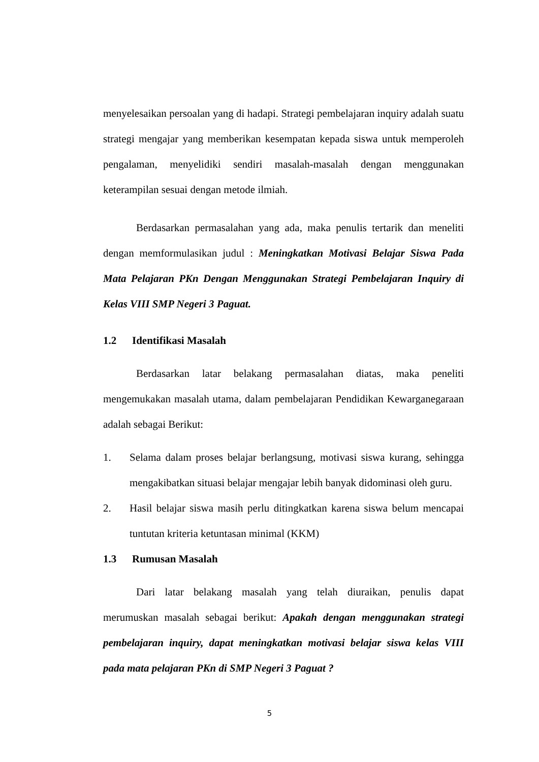menyelesaikan persoalan yang di hadapi. Strategi pembelajaran inquiry adalah suatu strategi mengajar yang memberikan kesempatan kepada siswa untuk memperoleh pengalaman, menyelidiki sendiri masalah-masalah dengan menggunakan keterampilan sesuai dengan metode ilmiah.
Berdasarkan permasalahan yang ada, maka penulis tertarik dan meneliti dengan memformulasikan judul : Meningkatkan Motivasi Belajar Siswa Pada Mata Pelajaran PKn Dengan Menggunakan Strategi Pembelajaran Inquiry di Kelas VIII SMP Negeri 3 Paguat.
1.2 Identifikasi Masalah
Berdasarkan latar belakang permasalahan diatas, maka peneliti mengemukakan masalah utama, dalam pembelajaran Pendidikan Kewarganegaraan adalah sebagai Berikut:
1.
Selama dalam proses belajar berlangsung, motivasi siswa kurang, sehingga mengakibatkan situasi belajar mengajar lebih banyak didominasi oleh guru.
2.
Hasil belajar siswa masih perlu ditingkatkan karena siswa belum mencapai tuntutan kriteria ketuntasan minimal (KKM)
1.3 Rumusan Masalah
Dari latar belakang masalah yang telah diuraikan, penulis dapat merumuskan masalah sebagai berikut: Apakah dengan menggunakan strategi pembelajaran inquiry, dapat meningkatkan motivasi belajar siswa kelas VIII pada mata pelajaran PKn di SMP Negeri 3 Paguat ?
5